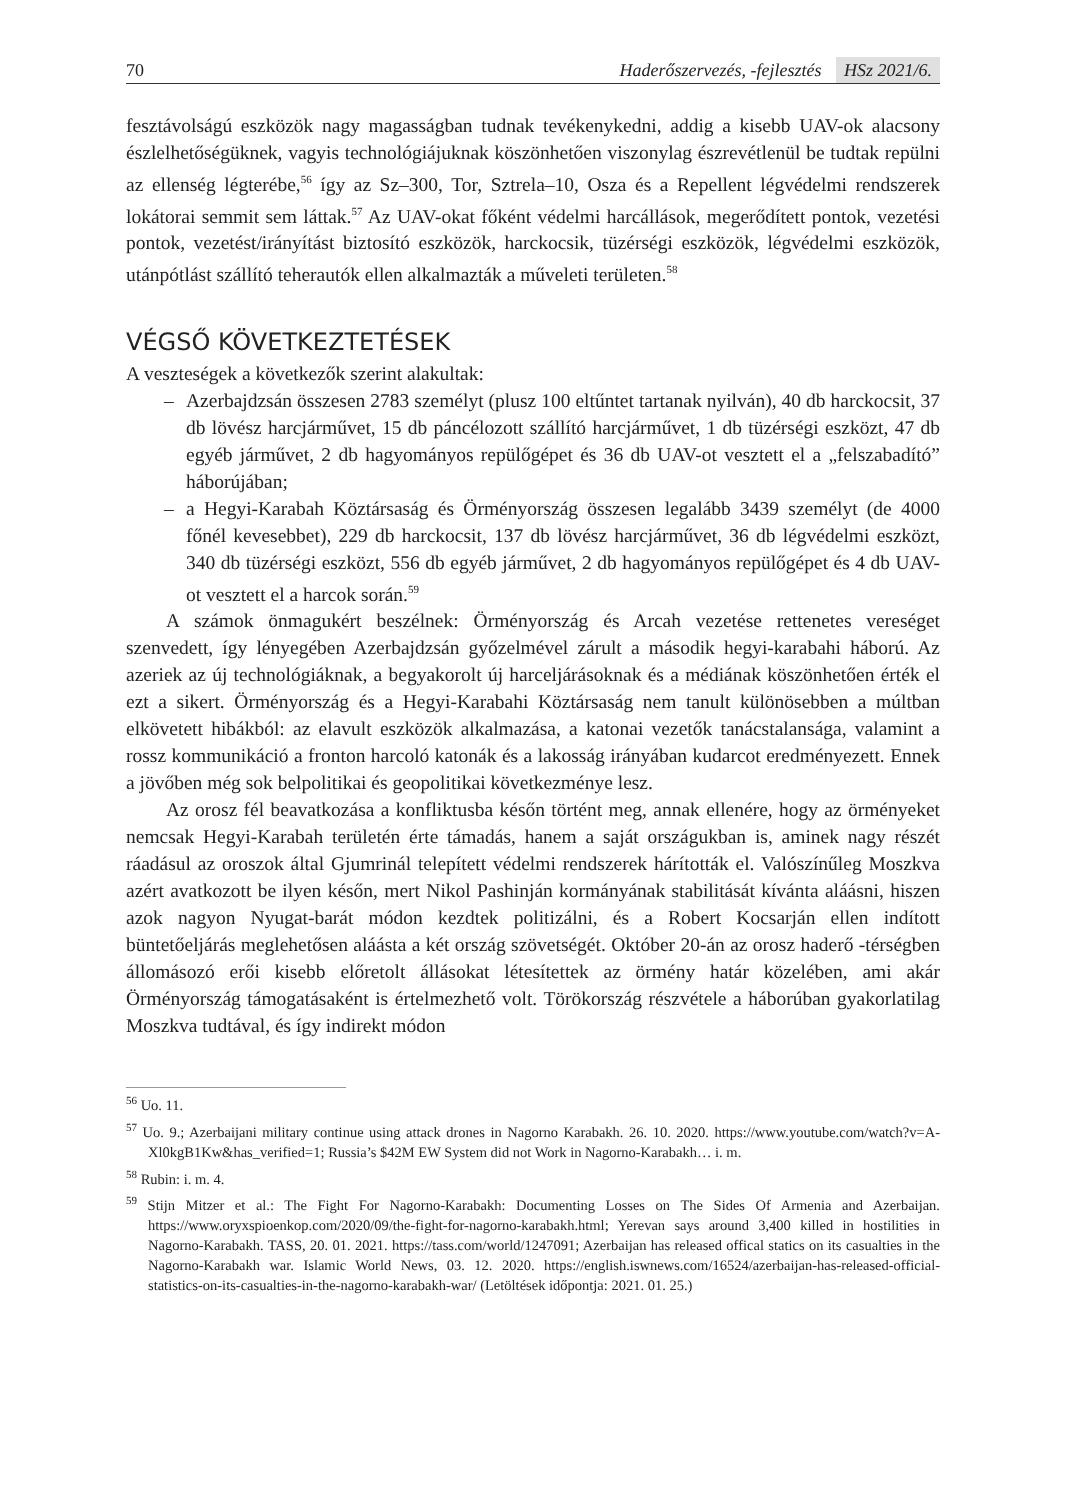70 Haderőszervezés, -fejlesztés HSz 2021/6.
fesztávolságú eszközök nagy magasságban tudnak tevékenykedni, addig a kisebb UAV-ok alacsony észlelhetőségüknek, vagyis technológiájuknak köszönhetően viszonylag észrevétlenül be tudtak repülni az ellenség légterébe,<sup>56</sup> így az Sz–300, Tor, Sztrela–10, Osza és a Repellent légvédelmi rendszerek lokátorai semmit sem láttak.<sup>57</sup> Az UAV-okat főként védelmi harcállások, megerődített pontok, vezetési pontok, vezetést/irányítást biztosító eszközök, harckocsik, tüzérségi eszközök, légvédelmi eszközök, utánpótlást szállító teherautók ellen alkalmazták a műveleti területen.<sup>58</sup>
VÉGSŐ KÖVETKEZTETÉSEK
A veszteségek a következők szerint alakultak:
– Azerbajdzsán összesen 2783 személyt (plusz 100 eltűntet tartanak nyilván), 40 db harckocsit, 37 db lövész harcjárművet, 15 db páncélozott szállító harcjárművet, 1 db tüzérségi eszközt, 47 db egyéb járművet, 2 db hagyományos repülőgépet és 36 db UAV-ot vesztett el a „felszabadító” háborújában;
– a Hegyi-Karabah Köztársaság és Örményország összesen legalább 3439 személyt (de 4000 főnél kevesebbet), 229 db harckocsit, 137 db lövész harcjárművet, 36 db légvédelmi eszközt, 340 db tüzérségi eszközt, 556 db egyéb járművet, 2 db hagyományos repülőgépet és 4 db UAV-ot vesztett el a harcok során.<sup>59</sup>
A számok önmagukért beszélnek: Örményország és Arcah vezetése rettenetes vereséget szenvedett, így lényegében Azerbajdzsán győzelmével zárult a második hegyi-karabahi háború. Az azeriek az új technológiáknak, a begyakorolt új harceljárásoknak és a médiának köszönhetően érték el ezt a sikert. Örményország és a Hegyi-Karabahi Köztársaság nem tanult különösebben a múltban elkövetett hibákból: az elavult eszközök alkalmazása, a katonai vezetők tanácstalansága, valamint a rossz kommunikáció a fronton harcoló katonák és a lakosság irányában kudarcot eredményezett. Ennek a jövőben még sok belpolitikai és geopolitikai következménye lesz.
Az orosz fél beavatkozása a konfliktusba későn történt meg, annak ellenére, hogy az örményeket nemcsak Hegyi-Karabah területén érte támadás, hanem a saját országukban is, aminek nagy részét ráadásul az oroszok által Gjumrinál telepített védelmi rendszerek hárították el. Valószínűleg Moszkva azért avatkozott be ilyen későn, mert Nikol Pashinján kormányának stabilitását kívánta aláásni, hiszen azok nagyon Nyugat-barát módon kezdtek politizálni, és a Robert Kocsarján ellen indított büntetőeljárás meglehetősen aláásta a két ország szövetségét. Október 20-án az orosz haderő ‑térségben állomásozó erői kisebb előretolt állásokat létesítettek az örmény határ közelében, ami akár Örményország támogatásaként is értelmezhető volt. Törökország részvétele a háborúban gyakorlatilag Moszkva tudtával, és így indirekt módon
<sup>56</sup> Uo. 11.
<sup>57</sup> Uo. 9.; Azerbaijani military continue using attack drones in Nagorno Karabakh. 26. 10. 2020. https://www.youtube.com/watch?v=A-Xl0kgB1Kw&has_verified=1; Russia’s $42M EW System did not Work in Nagorno-Karabakh… i. m.
<sup>58</sup> Rubin: i. m. 4.
<sup>59</sup> Stijn Mitzer et al.: The Fight For Nagorno-Karabakh: Documenting Losses on The Sides Of Armenia and Azerbaijan. https://www.oryxspioenkop.com/2020/09/the-fight-for-nagorno-karabakh.html; Yerevan says around 3,400 killed in hostilities in Nagorno-Karabakh. TASS, 20. 01. 2021. https://tass.com/world/1247091; Azerbaijan has released offical statics on its casualties in the Nagorno-Karabakh war. Islamic World News, 03. 12. 2020. https://english.iswnews.com/16524/azerbaijan-has-released-official-statistics-on-its-casualties-in-the-nagorno-karabakh-war/ (Letöltések időpontja: 2021. 01. 25.)